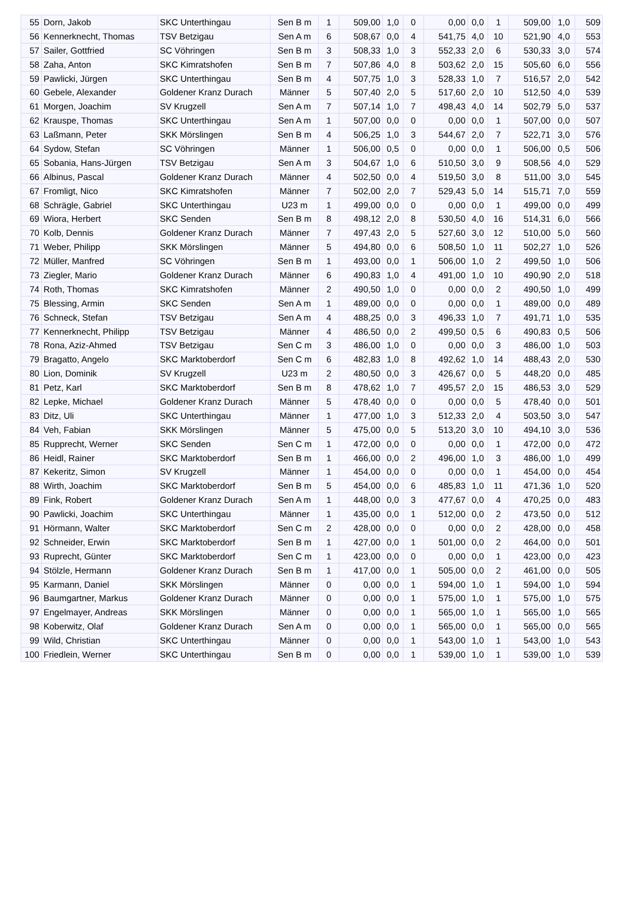| 55 | Dorn, Jakob | SKC Unterthingau | Sen B m | 1 | 509,00 | 1,0 | 0 | 0,00 | 0,0 | 1 | 509,00 | 1,0 | 509 |
| 56 | Kennerknecht, Thomas | TSV Betzigau | Sen A m | 6 | 508,67 | 0,0 | 4 | 541,75 | 4,0 | 10 | 521,90 | 4,0 | 553 |
| 57 | Sailer, Gottfried | SC Vöhringen | Sen B m | 3 | 508,33 | 1,0 | 3 | 552,33 | 2,0 | 6 | 530,33 | 3,0 | 574 |
| 58 | Zaha, Anton | SKC Kimratshofen | Sen B m | 7 | 507,86 | 4,0 | 8 | 503,62 | 2,0 | 15 | 505,60 | 6,0 | 556 |
| 59 | Pawlicki, Jürgen | SKC Unterthingau | Sen B m | 4 | 507,75 | 1,0 | 3 | 528,33 | 1,0 | 7 | 516,57 | 2,0 | 542 |
| 60 | Gebele, Alexander | Goldener Kranz Durach | Männer | 5 | 507,40 | 2,0 | 5 | 517,60 | 2,0 | 10 | 512,50 | 4,0 | 539 |
| 61 | Morgen, Joachim | SV Krugzell | Sen A m | 7 | 507,14 | 1,0 | 7 | 498,43 | 4,0 | 14 | 502,79 | 5,0 | 537 |
| 62 | Krauspe, Thomas | SKC Unterthingau | Sen A m | 1 | 507,00 | 0,0 | 0 | 0,00 | 0,0 | 1 | 507,00 | 0,0 | 507 |
| 63 | Laßmann, Peter | SKK Mörslingen | Sen B m | 4 | 506,25 | 1,0 | 3 | 544,67 | 2,0 | 7 | 522,71 | 3,0 | 576 |
| 64 | Sydow, Stefan | SC Vöhringen | Männer | 1 | 506,00 | 0,5 | 0 | 0,00 | 0,0 | 1 | 506,00 | 0,5 | 506 |
| 65 | Sobania, Hans-Jürgen | TSV Betzigau | Sen A m | 3 | 504,67 | 1,0 | 6 | 510,50 | 3,0 | 9 | 508,56 | 4,0 | 529 |
| 66 | Albinus, Pascal | Goldener Kranz Durach | Männer | 4 | 502,50 | 0,0 | 4 | 519,50 | 3,0 | 8 | 511,00 | 3,0 | 545 |
| 67 | Fromligt, Nico | SKC Kimratshofen | Männer | 7 | 502,00 | 2,0 | 7 | 529,43 | 5,0 | 14 | 515,71 | 7,0 | 559 |
| 68 | Schrägle, Gabriel | SKC Unterthingau | U23 m | 1 | 499,00 | 0,0 | 0 | 0,00 | 0,0 | 1 | 499,00 | 0,0 | 499 |
| 69 | Wiora, Herbert | SKC Senden | Sen B m | 8 | 498,12 | 2,0 | 8 | 530,50 | 4,0 | 16 | 514,31 | 6,0 | 566 |
| 70 | Kolb, Dennis | Goldener Kranz Durach | Männer | 7 | 497,43 | 2,0 | 5 | 527,60 | 3,0 | 12 | 510,00 | 5,0 | 560 |
| 71 | Weber, Philipp | SKK Mörslingen | Männer | 5 | 494,80 | 0,0 | 6 | 508,50 | 1,0 | 11 | 502,27 | 1,0 | 526 |
| 72 | Müller, Manfred | SC Vöhringen | Sen B m | 1 | 493,00 | 0,0 | 1 | 506,00 | 1,0 | 2 | 499,50 | 1,0 | 506 |
| 73 | Ziegler, Mario | Goldener Kranz Durach | Männer | 6 | 490,83 | 1,0 | 4 | 491,00 | 1,0 | 10 | 490,90 | 2,0 | 518 |
| 74 | Roth, Thomas | SKC Kimratshofen | Männer | 2 | 490,50 | 1,0 | 0 | 0,00 | 0,0 | 2 | 490,50 | 1,0 | 499 |
| 75 | Blessing, Armin | SKC Senden | Sen A m | 1 | 489,00 | 0,0 | 0 | 0,00 | 0,0 | 1 | 489,00 | 0,0 | 489 |
| 76 | Schneck, Stefan | TSV Betzigau | Sen A m | 4 | 488,25 | 0,0 | 3 | 496,33 | 1,0 | 7 | 491,71 | 1,0 | 535 |
| 77 | Kennerknecht, Philipp | TSV Betzigau | Männer | 4 | 486,50 | 0,0 | 2 | 499,50 | 0,5 | 6 | 490,83 | 0,5 | 506 |
| 78 | Rona, Aziz-Ahmed | TSV Betzigau | Sen C m | 3 | 486,00 | 1,0 | 0 | 0,00 | 0,0 | 3 | 486,00 | 1,0 | 503 |
| 79 | Bragatto, Angelo | SKC Marktoberdorf | Sen C m | 6 | 482,83 | 1,0 | 8 | 492,62 | 1,0 | 14 | 488,43 | 2,0 | 530 |
| 80 | Lion, Dominik | SV Krugzell | U23 m | 2 | 480,50 | 0,0 | 3 | 426,67 | 0,0 | 5 | 448,20 | 0,0 | 485 |
| 81 | Petz, Karl | SKC Marktoberdorf | Sen B m | 8 | 478,62 | 1,0 | 7 | 495,57 | 2,0 | 15 | 486,53 | 3,0 | 529 |
| 82 | Lepke, Michael | Goldener Kranz Durach | Männer | 5 | 478,40 | 0,0 | 0 | 0,00 | 0,0 | 5 | 478,40 | 0,0 | 501 |
| 83 | Ditz, Uli | SKC Unterthingau | Männer | 1 | 477,00 | 1,0 | 3 | 512,33 | 2,0 | 4 | 503,50 | 3,0 | 547 |
| 84 | Veh, Fabian | SKK Mörslingen | Männer | 5 | 475,00 | 0,0 | 5 | 513,20 | 3,0 | 10 | 494,10 | 3,0 | 536 |
| 85 | Rupprecht, Werner | SKC Senden | Sen C m | 1 | 472,00 | 0,0 | 0 | 0,00 | 0,0 | 1 | 472,00 | 0,0 | 472 |
| 86 | Heidl, Rainer | SKC Marktoberdorf | Sen B m | 1 | 466,00 | 0,0 | 2 | 496,00 | 1,0 | 3 | 486,00 | 1,0 | 499 |
| 87 | Kekeritz, Simon | SV Krugzell | Männer | 1 | 454,00 | 0,0 | 0 | 0,00 | 0,0 | 1 | 454,00 | 0,0 | 454 |
| 88 | Wirth, Joachim | SKC Marktoberdorf | Sen B m | 5 | 454,00 | 0,0 | 6 | 485,83 | 1,0 | 11 | 471,36 | 1,0 | 520 |
| 89 | Fink, Robert | Goldener Kranz Durach | Sen A m | 1 | 448,00 | 0,0 | 3 | 477,67 | 0,0 | 4 | 470,25 | 0,0 | 483 |
| 90 | Pawlicki, Joachim | SKC Unterthingau | Männer | 1 | 435,00 | 0,0 | 1 | 512,00 | 0,0 | 2 | 473,50 | 0,0 | 512 |
| 91 | Hörmann, Walter | SKC Marktoberdorf | Sen C m | 2 | 428,00 | 0,0 | 0 | 0,00 | 0,0 | 2 | 428,00 | 0,0 | 458 |
| 92 | Schneider, Erwin | SKC Marktoberdorf | Sen B m | 1 | 427,00 | 0,0 | 1 | 501,00 | 0,0 | 2 | 464,00 | 0,0 | 501 |
| 93 | Ruprecht, Günter | SKC Marktoberdorf | Sen C m | 1 | 423,00 | 0,0 | 0 | 0,00 | 0,0 | 1 | 423,00 | 0,0 | 423 |
| 94 | Stölzle, Hermann | Goldener Kranz Durach | Sen B m | 1 | 417,00 | 0,0 | 1 | 505,00 | 0,0 | 2 | 461,00 | 0,0 | 505 |
| 95 | Karmann, Daniel | SKK Mörslingen | Männer | 0 | 0,00 | 0,0 | 1 | 594,00 | 1,0 | 1 | 594,00 | 1,0 | 594 |
| 96 | Baumgartner, Markus | Goldener Kranz Durach | Männer | 0 | 0,00 | 0,0 | 1 | 575,00 | 1,0 | 1 | 575,00 | 1,0 | 575 |
| 97 | Engelmayer, Andreas | SKK Mörslingen | Männer | 0 | 0,00 | 0,0 | 1 | 565,00 | 1,0 | 1 | 565,00 | 1,0 | 565 |
| 98 | Koberwitz, Olaf | Goldener Kranz Durach | Sen A m | 0 | 0,00 | 0,0 | 1 | 565,00 | 0,0 | 1 | 565,00 | 0,0 | 565 |
| 99 | Wild, Christian | SKC Unterthingau | Männer | 0 | 0,00 | 0,0 | 1 | 543,00 | 1,0 | 1 | 543,00 | 1,0 | 543 |
| 100 | Friedlein, Werner | SKC Unterthingau | Sen B m | 0 | 0,00 | 0,0 | 1 | 539,00 | 1,0 | 1 | 539,00 | 1,0 | 539 |